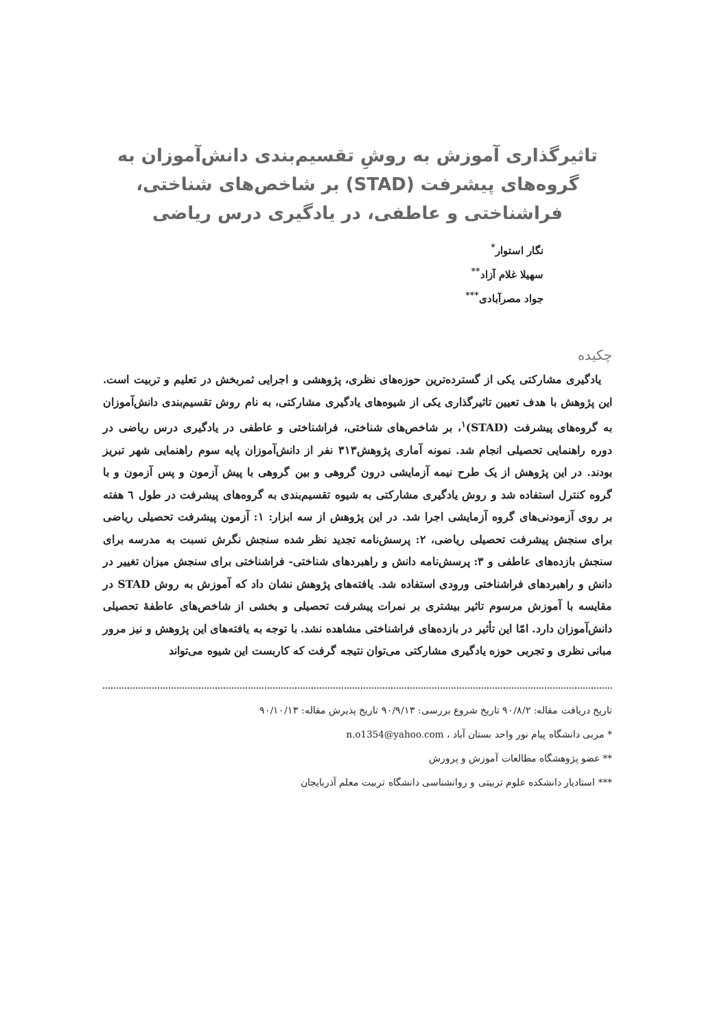تاثیرگذاری آموزش به روشِ تقسیم‌بندی دانش‌آموزان به گروه‌های پیشرفت (STAD) بر شاخص‌های شناختی، فراشناختی و عاطفی، در یادگیری درس ریاضی
نگار استوار<sup>*</sup>
سهیلا غلام آزاد<sup>**</sup>
جواد مصرآبادی<sup>***</sup>
چکیده
یادگیری مشارکتی یکی از گسترده‌ترین حوزه‌های نظری، پژوهشی و اجرایی ثمربخش در تعلیم و تربیت است. این پژوهش با هدف تعیین تاثیرگذاری یکی از شیوه‌های یادگیری مشارکتی، به نام روش تقسیم‌بندی دانش‌آموزان به گروه‌های پیشرفت (STAD)<sup>۱</sup>، بر شاخص‌های شناختی، فراشناختی و عاطفی در یادگیری درس ریاضی در دوره راهنمایی تحصیلی انجام شد. نمونه آماری پژوهش۳۱۳ نفر از دانش‌آموزان پایه سوم راهنمایی شهر تبریز بودند. در این پژوهش از یک طرح نیمه آزمایشی درون گروهی و بین گروهی با پیش آزمون و پس آزمون و با گروه کنترل استفاده شد و روش یادگیری مشارکتی به شیوه تقسیم‌بندی به گروه‌های پیشرفت در طول ٦ هفته بر روی آزمودنی‌های گروه آزمایشی اجرا شد. در این پژوهش از سه ابزار: ۱: آزمون پیشرفت تحصیلی ریاضی برای سنجش پیشرفت تحصیلی ریاضی، ۲: پرسش‌نامه تجدید نظر شده سنجش نگرش نسبت به مدرسه برای سنجش بازده‌های عاطفی و ۳: پرسش‌نامه دانش و راهبردهای شناختی- فراشناختی برای سنجش میزان تغییر در دانش و راهبردهای فراشناختی ورودی استفاده شد. یافته‌های پژوهش نشان داد که آموزش به روش STAD در مقایسه با آموزش مرسوم تاثیر بیشتری بر نمرات پیشرفت تحصیلی و بخشی از شاخص‌های عاطفۀ تحصیلی دانش‌آموزان دارد. امّا این تأثیر در بازده‌های فراشناختی مشاهده نشد. با توجه به یافته‌های این پژوهش و نیز مرور مبانی نظری و تجربی حوزه یادگیری مشارکتی می‌توان نتیجه گرفت که کاربست این شیوه می‌تواند
تاریخ دریافت مقاله: ۹۰/۸/۲ تاریخ شروع بررسی: ۹۰/۹/۱۳ تاریخ پذیرش مقاله: ۹۰/۱۰/۱۳
* مربی دانشگاه پیام نور واحد بستان آباد ، n.o1354@yahoo.com
** عضو پژوهشگاه مطالعات آموزش و پرورش
*** استادیار دانشکده علوم تربیتی و روانشناسی دانشگاه تربیت معلم آذربایجان